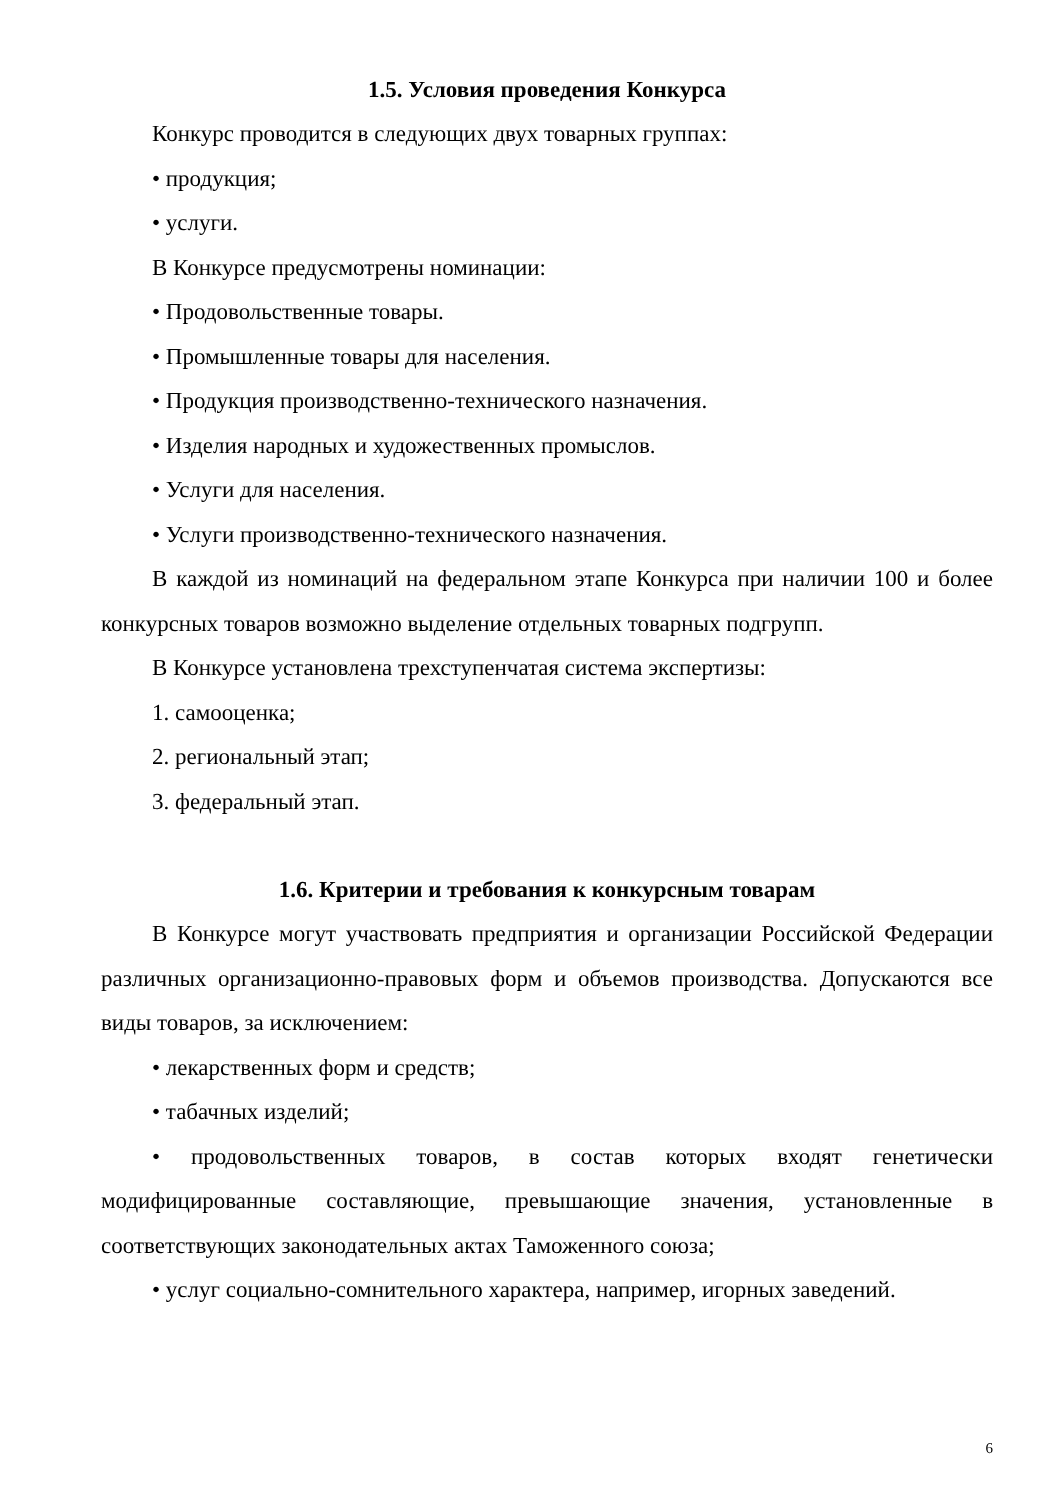1.5. Условия проведения Конкурса
Конкурс проводится в следующих двух товарных группах:
• продукция;
• услуги.
В Конкурсе предусмотрены номинации:
• Продовольственные товары.
• Промышленные товары для населения.
• Продукция производственно-технического назначения.
• Изделия народных и художественных промыслов.
• Услуги для населения.
• Услуги производственно-технического назначения.
В каждой из номинаций на федеральном этапе Конкурса при наличии 100 и более конкурсных товаров возможно выделение отдельных товарных подгрупп.
В Конкурсе установлена трехступенчатая система экспертизы:
1. самооценка;
2. региональный этап;
3. федеральный этап.
1.6. Критерии и требования к конкурсным товарам
В Конкурсе могут участвовать предприятия и организации Российской Федерации различных организационно-правовых форм и объемов производства. Допускаются все виды товаров, за исключением:
• лекарственных форм и средств;
• табачных изделий;
• продовольственных товаров, в состав которых входят генетически модифицированные составляющие, превышающие значения, установленные в соответствующих законодательных актах Таможенного союза;
• услуг социально-сомнительного характера, например, игорных заведений.
6